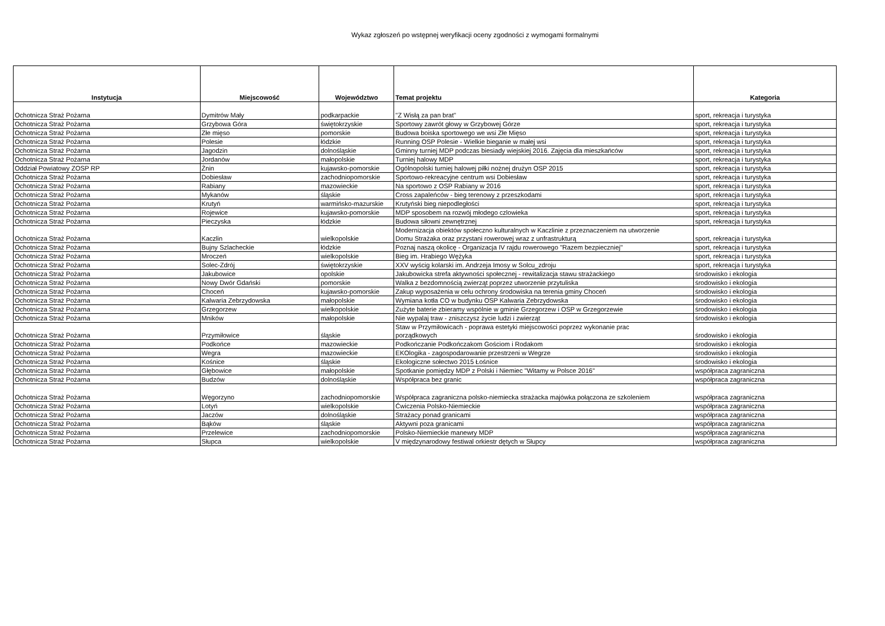Wykaz zgłoszeń po wstępnej weryfikacji oceny zgodności z wymogami formalnymi
| Instytucja | Miejscowość | Województwo | Temat projektu | Kategoria |
| --- | --- | --- | --- | --- |
| Ochotnicza Straż Pożarna | Dymitrów Mały | podkarpackie | "Z Wisłą za pan brat" | sport, rekreacja i turystyka |
| Ochotnicza Straż Pożarna | Grzybowa Góra | świętokrzyskie | Sportowy zawrót głowy w Grzybowej Górze | sport, rekreacja i turystyka |
| Ochotnicza Straż Pożarna | Złe mięso | pomorskie | Budowa boiska sportowego we wsi Złe Mięso | sport, rekreacja i turystyka |
| Ochotnicza Straż Pożarna | Polesie | łódzkie | Running OSP Polesie - Wielkie bieganie w małej wsi | sport, rekreacja i turystyka |
| Ochotnicza Straż Pożarna | Jagodzin | dolnośląskie | Gminny turniej MDP podczas biesiady wiejskiej 2016. Zajęcia dla mieszkańców | sport, rekreacja i turystyka |
| Ochotnicza Straż Pożarna | Jordanów | małopolskie | Turniej halowy MDP | sport, rekreacja i turystyka |
| Oddział Powiatowy ZOSP RP | Żnin | kujawsko-pomorskie | Ogólnopolski turniej halowej piłki nożnej drużyn OSP 2015 | sport, rekreacja i turystyka |
| Ochotnicza Straż Pożarna | Dobiesław | zachodniopomorskie | Sportowo-rekreacyjne centrum wsi Dobiesław | sport, rekreacja i turystyka |
| Ochotnicza Straż Pożarna | Rabiany | mazowieckie | Na sportowo z OSP Rabiany w 2016 | sport, rekreacja i turystyka |
| Ochotnicza Straż Pożarna | Mykanów | śląskie | Cross zapaleńców - bieg terenowy z przeszkodami | sport, rekreacja i turystyka |
| Ochotnicza Straż Pożarna | Krutyń | warmińsko-mazurskie | Krutyński bieg niepodległości | sport, rekreacja i turystyka |
| Ochotnicza Straż Pożarna | Rojewice | kujawsko-pomorskie | MDP sposobem na rozwój młodego czlowieka | sport, rekreacja i turystyka |
| Ochotnicza Straż Pożarna | Pieczyska | łódzkie | Budowa siłowni zewnętrznej | sport, rekreacja i turystyka |
| Ochotnicza Straż Pożarna | Kaczlin | wielkopolskie | Modernizacja obiektów społeczno kulturalnych w Kaczlinie z przeznaczeniem na utworzenie Domu Strażaka oraz przystani rowerowej wraz z unfrastrukturą | sport, rekreacja i turystyka |
| Ochotnicza Straż Pożarna | Bujny Szlacheckie | łódzkie | Poznaj naszą okolicę - Organizacja IV rajdu rowerowego "Razem bezpieczniej" | sport, rekreacja i turystyka |
| Ochotnicza Straż Pożarna | Mroczeń | wielkopolskie | Bieg im. Hrabiego Wężyka | sport, rekreacja i turystyka |
| Ochotnicza Straż Pożarna | Solec-Zdrój | świętokrzyskie | XXV wyścig kolarski im. Andrzeja Imosy w Solcu_zdroju | sport, rekreacja i turystyka |
| Ochotnicza Straż Pożarna | Jakubowice | opolskie | Jakubowicka strefa aktywności społecznej - rewitalizacja stawu strażackiego | środowisko i ekologia |
| Ochotnicza Straż Pożarna | Nowy Dwór Gdański | pomorskie | Walka z bezdomnością zwierząt poprzez utworzenie przytuliska | środowisko i ekologia |
| Ochotnicza Straż Pożarna | Choceń | kujawsko-pomorskie | Zakup wyposażenia w celu ochrony środowiska na terenia gminy Choceń | środowisko i ekologia |
| Ochotnicza Straż Pożarna | Kalwaria Zebrzydowska | małopolskie | Wymiana kotła CO w budynku OSP Kalwaria Zebrzydowska | środowisko i ekologia |
| Ochotnicza Straż Pożarna | Grzegorzew | wielkopolskie | Zużyte baterie zbieramy wspólnie w gminie Grzegorzew i OSP w Grzegorzewie | środowisko i ekologia |
| Ochotnicza Straż Pożarna | Mników | małopolskie | Nie wypalaj traw - zniszczysz życie ludzi i zwierząt | środowisko i ekologia |
| Ochotnicza Straż Pożarna | Przymiłowice | śląskie | Staw w Przymiłowicach - poprawa estetyki miejscowości poprzez wykonanie prac porządkowych | środowisko i ekologia |
| Ochotnicza Straż Pożarna | Podkońce | mazowieckie | Podkończanie Podkończakom Gościom i Rodakom | środowisko i ekologia |
| Ochotnicza Straż Pożarna | Wegra | mazowieckie | EKOlogika - zagospodarowanie przestrzeni w Wegrze | środowisko i ekologia |
| Ochotnicza Straż Pożarna | Kośnice | śląskie | Ekologiczne sołectwo 2015 Łośnice | środowisko i ekologia |
| Ochotnicza Straż Pożarna | Głębowice | małopolskie | Spotkanie pomiędzy MDP z Polski i Niemiec "Witamy w Polsce 2016" | współpraca zagraniczna |
| Ochotnicza Straż Pożarna | Budzów | dolnośląskie | Współpraca bez granic | współpraca zagraniczna |
| Ochotnicza Straż Pożarna | Węgorzyno | zachodniopomorskie | Współpraca zagraniczna polsko-niemiecka strażacka majówka połączona ze szkoleniem | współpraca zagraniczna |
| Ochotnicza Straż Pożarna | Lotyń | wielkopolskie | Ćwiczenia Polsko-Niemieckie | współpraca zagraniczna |
| Ochotnicza Straż Pożarna | Jaczów | dolnośląskie | Strażacy ponad granicami | współpraca zagraniczna |
| Ochotnicza Straż Pożarna | Bąków | śląskie | Aktywni poza granicami | współpraca zagraniczna |
| Ochotnicza Straż Pożarna | Przelewice | zachodniopomorskie | Polsko-Niemieckie manewry MDP | współpraca zagraniczna |
| Ochotnicza Straż Pożarna | Słupca | wielkopolskie | V międzynarodowy festiwal orkiestr dętych w Słupcy | współpraca zagraniczna |